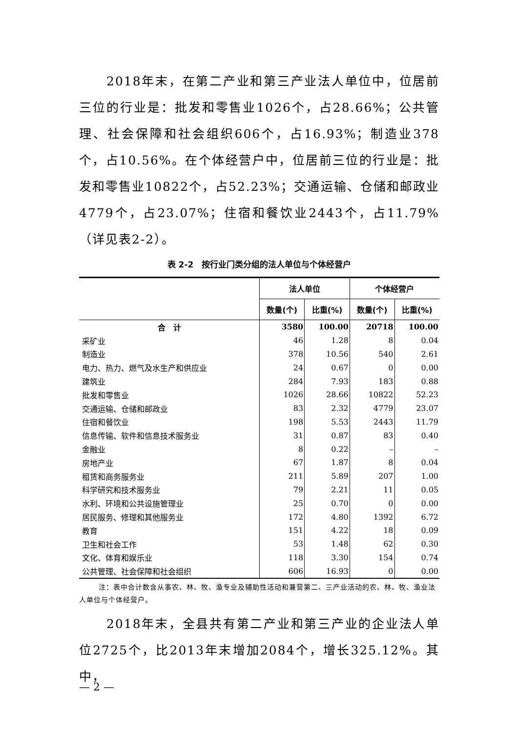2018年末，在第二产业和第三产业法人单位中，位居前三位的行业是：批发和零售业1026个，占28.66%；公共管理、社会保障和社会组织606个，占16.93%；制造业378个，占10.56%。在个体经营户中，位居前三位的行业是：批发和零售业10822个，占52.23%；交通运输、仓储和邮政业4779个，占23.07%；住宿和餐饮业2443个，占11.79%（详见表2-2）。
表 2-2　按行业门类分组的法人单位与个体经营户
| | 法人单位 | | 个体经营户 | |
| --- | --- | --- | --- | --- |
| | 数量(个) | 比重(%) | 数量(个) | 比重(%) |
| 合 计 | 3580 | 100.00 | 20718 | 100.00 |
| 采矿业 | 46 | 1.28 | 8 | 0.04 |
| 制造业 | 378 | 10.56 | 540 | 2.61 |
| 电力、热力、燃气及水生产和供应业 | 24 | 0.67 | 0 | 0.00 |
| 建筑业 | 284 | 7.93 | 183 | 0.88 |
| 批发和零售业 | 1026 | 28.66 | 10822 | 52.23 |
| 交通运输、仓储和邮政业 | 83 | 2.32 | 4779 | 23.07 |
| 住宿和餐饮业 | 198 | 5.53 | 2443 | 11.79 |
| 信息传输、软件和信息技术服务业 | 31 | 0.87 | 83 | 0.40 |
| 金融业 | 8 | 0.22 | – | – |
| 房地产业 | 67 | 1.87 | 8 | 0.04 |
| 租赁和商务服务业 | 211 | 5.89 | 207 | 1.00 |
| 科学研究和技术服务业 | 79 | 2.21 | 11 | 0.05 |
| 水利、环境和公共设施管理业 | 25 | 0.70 | 0 | 0.00 |
| 居民服务、修理和其他服务业 | 172 | 4.80 | 1392 | 6.72 |
| 教育 | 151 | 4.22 | 18 | 0.09 |
| 卫生和社会工作 | 53 | 1.48 | 62 | 0.30 |
| 文化、体育和娱乐业 | 118 | 3.30 | 154 | 0.74 |
| 公共管理、社会保障和社会组织 | 606 | 16.93 | 0 | 0.00 |
注：表中合计数含从事农、林、牧、渔专业及辅助性活动和兼营第二、三产业活动的农、林、牧、渔业法人单位与个体经营户。
2018年末，全县共有第二产业和第三产业的企业法人单位2725个，比2013年末增加2084个，增长325.12%。其中，
— 2 —